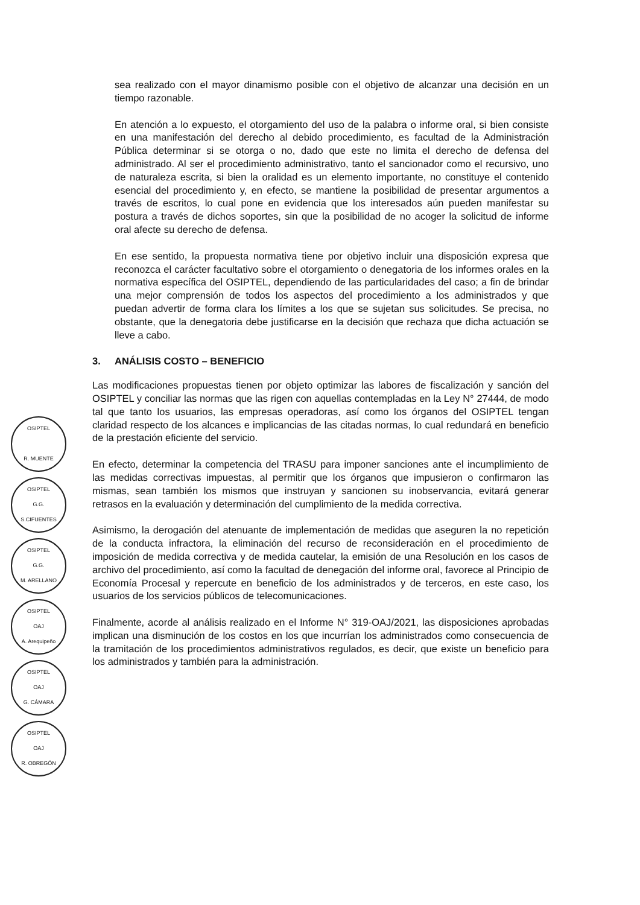OSIPTEL
R. MUENTE
OSIPTEL
G.G.
S.CIFUENTES
OSIPTEL
G.G.
M. ARELLANO
OSIPTEL
OAJ
A. Arequipeño
OSIPTEL
OAJ
G. CÁMARA
OSIPTEL
OAJ
R. OBREGÓN
sea realizado con el mayor dinamismo posible con el objetivo de alcanzar una decisión en un tiempo razonable.
En atención a lo expuesto, el otorgamiento del uso de la palabra o informe oral, si bien consiste en una manifestación del derecho al debido procedimiento, es facultad de la Administración Pública determinar si se otorga o no, dado que este no limita el derecho de defensa del administrado. Al ser el procedimiento administrativo, tanto el sancionador como el recursivo, uno de naturaleza escrita, si bien la oralidad es un elemento importante, no constituye el contenido esencial del procedimiento y, en efecto, se mantiene la posibilidad de presentar argumentos a través de escritos, lo cual pone en evidencia que los interesados aún pueden manifestar su postura a través de dichos soportes, sin que la posibilidad de no acoger la solicitud de informe oral afecte su derecho de defensa.
En ese sentido, la propuesta normativa tiene por objetivo incluir una disposición expresa que reconozca el carácter facultativo sobre el otorgamiento o denegatoria de los informes orales en la normativa específica del OSIPTEL, dependiendo de las particularidades del caso; a fin de brindar una mejor comprensión de todos los aspectos del procedimiento a los administrados y que puedan advertir de forma clara los límites a los que se sujetan sus solicitudes. Se precisa, no obstante, que la denegatoria debe justificarse en la decisión que rechaza que dicha actuación se lleve a cabo.
3. ANÁLISIS COSTO – BENEFICIO
Las modificaciones propuestas tienen por objeto optimizar las labores de fiscalización y sanción del OSIPTEL y conciliar las normas que las rigen con aquellas contempladas en la Ley N° 27444, de modo tal que tanto los usuarios, las empresas operadoras, así como los órganos del OSIPTEL tengan claridad respecto de los alcances e implicancias de las citadas normas, lo cual redundará en beneficio de la prestación eficiente del servicio.
En efecto, determinar la competencia del TRASU para imponer sanciones ante el incumplimiento de las medidas correctivas impuestas, al permitir que los órganos que impusieron o confirmaron las mismas, sean también los mismos que instruyan y sancionen su inobservancia, evitará generar retrasos en la evaluación y determinación del cumplimiento de la medida correctiva.
Asimismo, la derogación del atenuante de implementación de medidas que aseguren la no repetición de la conducta infractora, la eliminación del recurso de reconsideración en el procedimiento de imposición de medida correctiva y de medida cautelar, la emisión de una Resolución en los casos de archivo del procedimiento, así como la facultad de denegación del informe oral, favorece al Principio de Economía Procesal y repercute en beneficio de los administrados y de terceros, en este caso, los usuarios de los servicios públicos de telecomunicaciones.
Finalmente, acorde al análisis realizado en el Informe N° 319-OAJ/2021, las disposiciones aprobadas implican una disminución de los costos en los que incurrían los administrados como consecuencia de la tramitación de los procedimientos administrativos regulados, es decir, que existe un beneficio para los administrados y también para la administración.